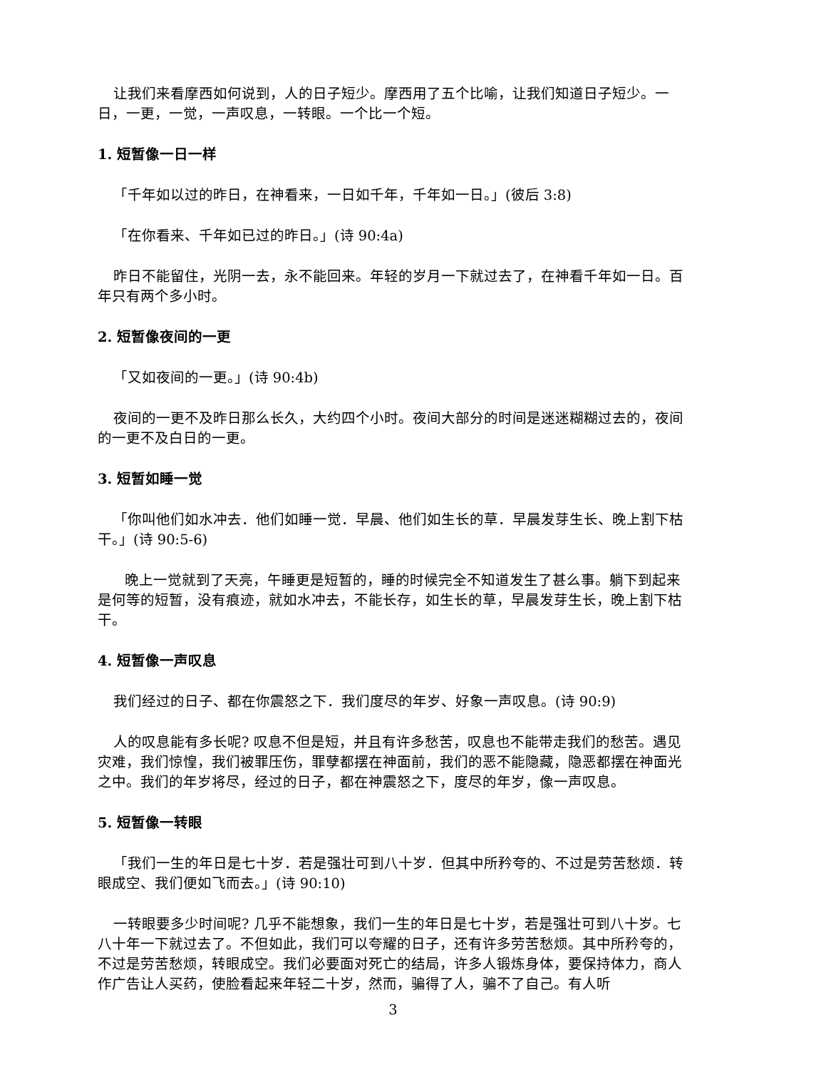让我们来看摩西如何说到，人的日子短少。摩西用了五个比喻，让我们知道日子短少。一日，一更，一觉，一声叹息，一转眼。一个比一个短。
1. 短暂像一日一样
「千年如以过的昨日，在神看来，一日如千年，千年如一日。」(彼后 3:8)
「在你看来、千年如已过的昨日。」(诗 90:4a)
昨日不能留住，光阴一去，永不能回来。年轻的岁月一下就过去了，在神看千年如一日。百年只有两个多小时。
2. 短暂像夜间的一更
「又如夜间的一更。」(诗 90:4b)
夜间的一更不及昨日那么长久，大约四个小时。夜间大部分的时间是迷迷糊糊过去的，夜间的一更不及白日的一更。
3. 短暂如睡一觉
「你叫他们如水冲去．他们如睡一觉．早晨、他们如生长的草．早晨发芽生长、晚上割下枯干。」(诗 90:5-6)
晚上一觉就到了天亮，午睡更是短暂的，睡的时候完全不知道发生了甚么事。躺下到起来是何等的短暂，没有痕迹，就如水冲去，不能长存，如生长的草，早晨发芽生长，晚上割下枯干。
4. 短暂像一声叹息
我们经过的日子、都在你震怒之下．我们度尽的年岁、好象一声叹息。(诗 90:9)
人的叹息能有多长呢? 叹息不但是短，并且有许多愁苦，叹息也不能带走我们的愁苦。遇见灾难，我们惊惶，我们被罪压伤，罪孽都摆在神面前，我们的恶不能隐藏，隐恶都摆在神面光之中。我们的年岁将尽，经过的日子，都在神震怒之下，度尽的年岁，像一声叹息。
5. 短暂像一转眼
「我们一生的年日是七十岁．若是强壮可到八十岁．但其中所矜夸的、不过是劳苦愁烦．转眼成空、我们便如飞而去。」(诗 90:10)
一转眼要多少时间呢? 几乎不能想象，我们一生的年日是七十岁，若是强壮可到八十岁。七八十年一下就过去了。不但如此，我们可以夸耀的日子，还有许多劳苦愁烦。其中所矜夸的，不过是劳苦愁烦，转眼成空。我们必要面对死亡的结局，许多人锻炼身体，要保持体力，商人作广告让人买药，使脸看起来年轻二十岁，然而，骗得了人，骗不了自己。有人听
3